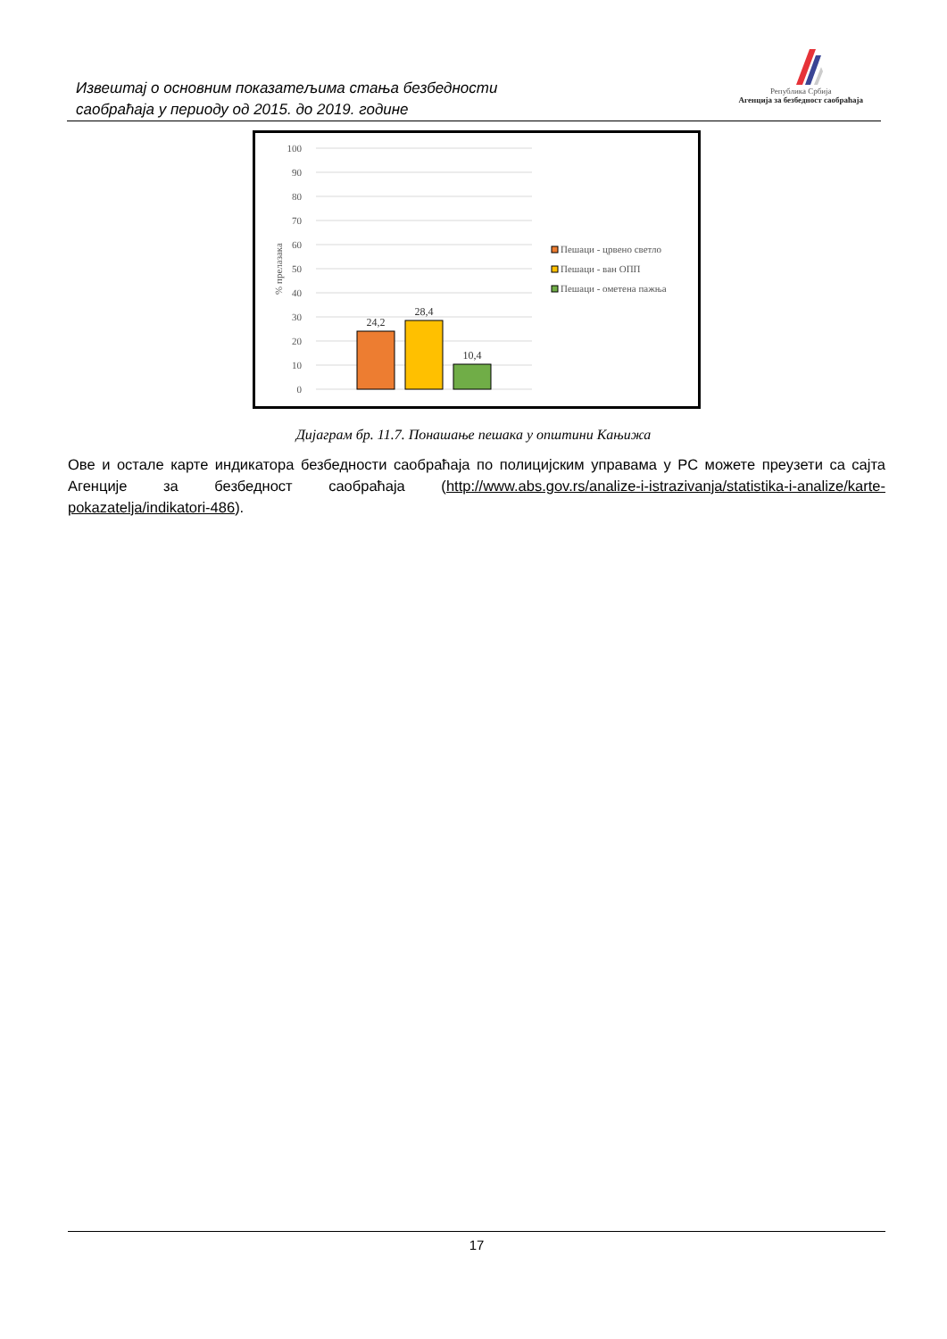Извештај о основним показатељима стања безбедности
саобраћаја у периоду од 2015. до 2019. године
Република Србија
Агенција за безбедност саобраћаја
100
90
80
70
60
50
40
30
20
10
0
% прелазака
24,2
28,4
10,4
Пешаци - црвено светло
Пешаци - ван ОПП
Пешаци - ометена пажња
Дијаграм бр. 11.7. Понашање пешака у општини Кањижа
Ове и остале карте индикатора безбедности саобраћаја по полицијским управама у РС можете преузети са сајта Агенције за безбедност саобраћаја (http://www.abs.gov.rs/analize-i-istrazivanja/statistika-i-analize/karte-pokazatelja/indikatori-486).
17